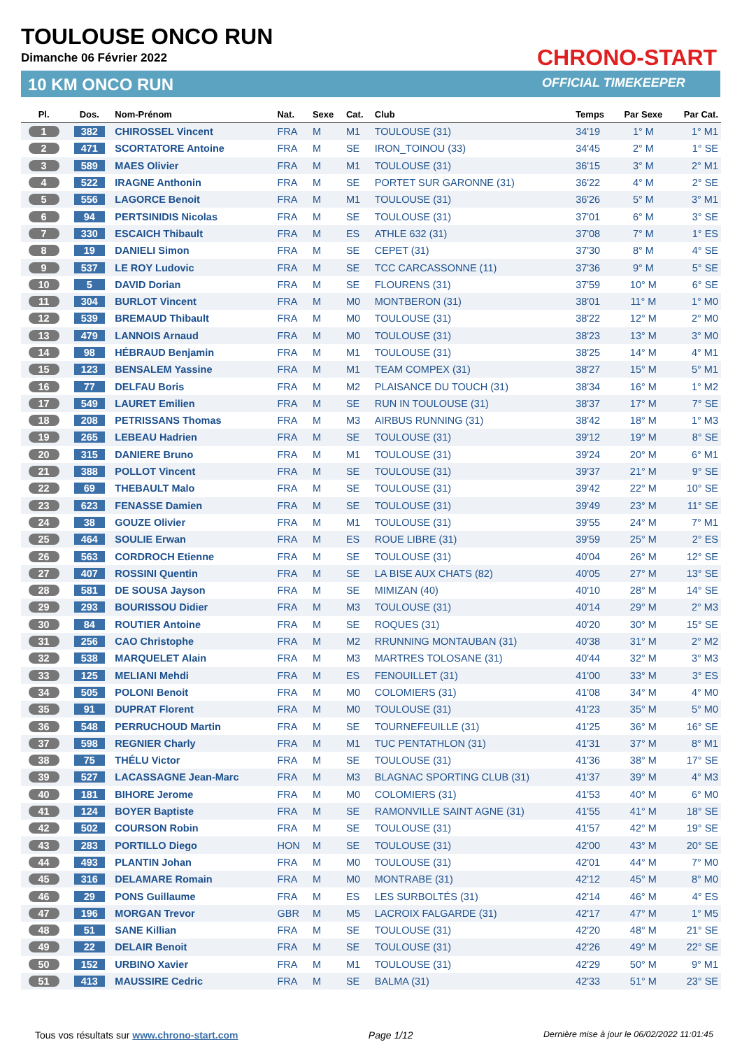TOULOUSE ONCO RUN
Dimanche 06 Février 2022
10 KM ONCO RUN
CHRONO-START
OFFICIAL TIMEKEEPER
| Pl. | Dos. | Nom-Prénom | Nat. | Sexe | Cat. | Club | Temps | Par Sexe | Par Cat. |
| --- | --- | --- | --- | --- | --- | --- | --- | --- | --- |
| 1 | 382 | CHIROSSEL Vincent | FRA | M | M1 | TOULOUSE (31) | 34'19 | 1° M | 1° M1 |
| 2 | 471 | SCORTATORE Antoine | FRA | M | SE | IRON_TOINOU (33) | 34'45 | 2° M | 1° SE |
| 3 | 589 | MAES Olivier | FRA | M | M1 | TOULOUSE (31) | 36'15 | 3° M | 2° M1 |
| 4 | 522 | IRAGNE Anthonin | FRA | M | SE | PORTET SUR GARONNE (31) | 36'22 | 4° M | 2° SE |
| 5 | 556 | LAGORCE Benoit | FRA | M | M1 | TOULOUSE (31) | 36'26 | 5° M | 3° M1 |
| 6 | 94 | PERTSINIDIS Nicolas | FRA | M | SE | TOULOUSE (31) | 37'01 | 6° M | 3° SE |
| 7 | 330 | ESCAICH Thibault | FRA | M | ES | ATHLE 632 (31) | 37'08 | 7° M | 1° ES |
| 8 | 19 | DANIELI Simon | FRA | M | SE | CEPET (31) | 37'30 | 8° M | 4° SE |
| 9 | 537 | LE ROY Ludovic | FRA | M | SE | TCC CARCASSONNE (11) | 37'36 | 9° M | 5° SE |
| 10 | 5 | DAVID Dorian | FRA | M | SE | FLOURENS (31) | 37'59 | 10° M | 6° SE |
| 11 | 304 | BURLOT Vincent | FRA | M | M0 | MONTBERON (31) | 38'01 | 11° M | 1° M0 |
| 12 | 539 | BREMAUD Thibault | FRA | M | M0 | TOULOUSE (31) | 38'22 | 12° M | 2° M0 |
| 13 | 479 | LANNOIS Arnaud | FRA | M | M0 | TOULOUSE (31) | 38'23 | 13° M | 3° M0 |
| 14 | 98 | HÉBRAUD Benjamin | FRA | M | M1 | TOULOUSE (31) | 38'25 | 14° M | 4° M1 |
| 15 | 123 | BENSALEM Yassine | FRA | M | M1 | TEAM COMPEX (31) | 38'27 | 15° M | 5° M1 |
| 16 | 77 | DELFAU Boris | FRA | M | M2 | PLAISANCE DU TOUCH (31) | 38'34 | 16° M | 1° M2 |
| 17 | 549 | LAURET Emilien | FRA | M | SE | RUN IN TOULOUSE (31) | 38'37 | 17° M | 7° SE |
| 18 | 208 | PETRISSANS Thomas | FRA | M | M3 | AIRBUS RUNNING (31) | 38'42 | 18° M | 1° M3 |
| 19 | 265 | LEBEAU Hadrien | FRA | M | SE | TOULOUSE (31) | 39'12 | 19° M | 8° SE |
| 20 | 315 | DANIERE Bruno | FRA | M | M1 | TOULOUSE (31) | 39'24 | 20° M | 6° M1 |
| 21 | 388 | POLLOT Vincent | FRA | M | SE | TOULOUSE (31) | 39'37 | 21° M | 9° SE |
| 22 | 69 | THEBAULT Malo | FRA | M | SE | TOULOUSE (31) | 39'42 | 22° M | 10° SE |
| 23 | 623 | FENASSE Damien | FRA | M | SE | TOULOUSE (31) | 39'49 | 23° M | 11° SE |
| 24 | 38 | GOUZE Olivier | FRA | M | M1 | TOULOUSE (31) | 39'55 | 24° M | 7° M1 |
| 25 | 464 | SOULIE Erwan | FRA | M | ES | ROUE LIBRE (31) | 39'59 | 25° M | 2° ES |
| 26 | 563 | CORDROCH Etienne | FRA | M | SE | TOULOUSE (31) | 40'04 | 26° M | 12° SE |
| 27 | 407 | ROSSINI Quentin | FRA | M | SE | LA BISE AUX CHATS (82) | 40'05 | 27° M | 13° SE |
| 28 | 581 | DE SOUSA Jayson | FRA | M | SE | MIMIZAN (40) | 40'10 | 28° M | 14° SE |
| 29 | 293 | BOURISSOU Didier | FRA | M | M3 | TOULOUSE (31) | 40'14 | 29° M | 2° M3 |
| 30 | 84 | ROUTIER Antoine | FRA | M | SE | ROQUES (31) | 40'20 | 30° M | 15° SE |
| 31 | 256 | CAO Christophe | FRA | M | M2 | RRUNNING MONTAUBAN (31) | 40'38 | 31° M | 2° M2 |
| 32 | 538 | MARQUELET Alain | FRA | M | M3 | MARTRES TOLOSANE (31) | 40'44 | 32° M | 3° M3 |
| 33 | 125 | MELIANI Mehdi | FRA | M | ES | FENOUILLET (31) | 41'00 | 33° M | 3° ES |
| 34 | 505 | POLONI Benoit | FRA | M | M0 | COLOMIERS (31) | 41'08 | 34° M | 4° M0 |
| 35 | 91 | DUPRAT Florent | FRA | M | M0 | TOULOUSE (31) | 41'23 | 35° M | 5° M0 |
| 36 | 548 | PERRUCHOUD Martin | FRA | M | SE | TOURNEFEUILLE (31) | 41'25 | 36° M | 16° SE |
| 37 | 598 | REGNIER Charly | FRA | M | M1 | TUC PENTATHLON (31) | 41'31 | 37° M | 8° M1 |
| 38 | 75 | THÉLU Victor | FRA | M | SE | TOULOUSE (31) | 41'36 | 38° M | 17° SE |
| 39 | 527 | LACASSAGNE Jean-Marc | FRA | M | M3 | BLAGNAC SPORTING CLUB (31) | 41'37 | 39° M | 4° M3 |
| 40 | 181 | BIHORE Jerome | FRA | M | M0 | COLOMIERS (31) | 41'53 | 40° M | 6° M0 |
| 41 | 124 | BOYER Baptiste | FRA | M | SE | RAMONVILLE SAINT AGNE (31) | 41'55 | 41° M | 18° SE |
| 42 | 502 | COURSON Robin | FRA | M | SE | TOULOUSE (31) | 41'57 | 42° M | 19° SE |
| 43 | 283 | PORTILLO Diego | HON | M | SE | TOULOUSE (31) | 42'00 | 43° M | 20° SE |
| 44 | 493 | PLANTIN Johan | FRA | M | M0 | TOULOUSE (31) | 42'01 | 44° M | 7° M0 |
| 45 | 316 | DELAMARE Romain | FRA | M | M0 | MONTRABE (31) | 42'12 | 45° M | 8° M0 |
| 46 | 29 | PONS Guillaume | FRA | M | ES | LES SURBOLTÉS (31) | 42'14 | 46° M | 4° ES |
| 47 | 196 | MORGAN Trevor | GBR | M | M5 | LACROIX FALGARDE (31) | 42'17 | 47° M | 1° M5 |
| 48 | 51 | SANE Killian | FRA | M | SE | TOULOUSE (31) | 42'20 | 48° M | 21° SE |
| 49 | 22 | DELAIR Benoit | FRA | M | SE | TOULOUSE (31) | 42'26 | 49° M | 22° SE |
| 50 | 152 | URBINO Xavier | FRA | M | M1 | TOULOUSE (31) | 42'29 | 50° M | 9° M1 |
| 51 | 413 | MAUSSIRE Cedric | FRA | M | SE | BALMA (31) | 42'33 | 51° M | 23° SE |
Tous vos résultats sur www.chrono-start.com Page 1/12 Dernière mise à jour le 06/02/2022 11:01:45